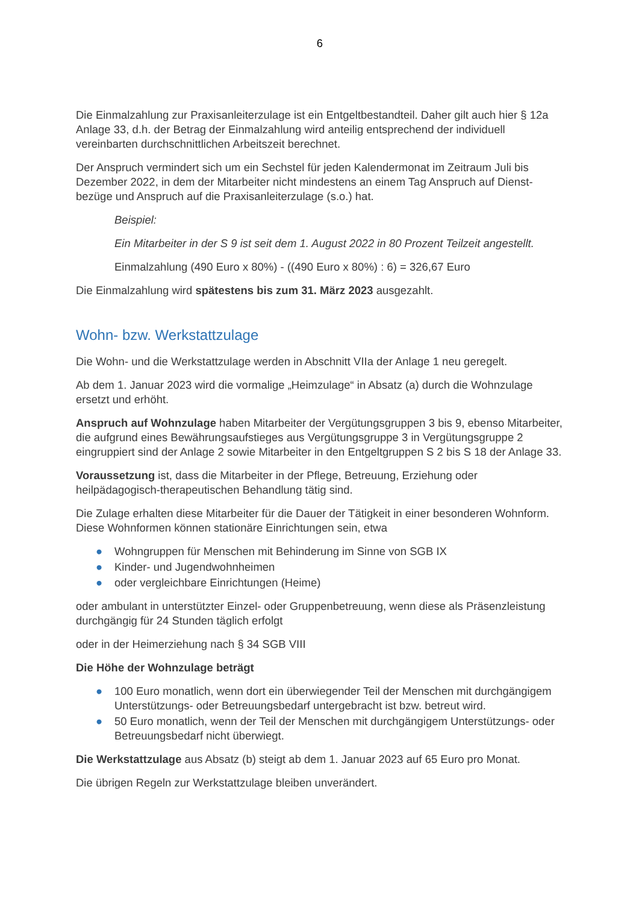6
Die Einmalzahlung zur Praxisanleiterzulage ist ein Entgeltbestandteil. Daher gilt auch hier § 12a Anlage 33, d.h. der Betrag der Einmalzahlung wird anteilig entsprechend der individuell vereinbarten durchschnittlichen Arbeitszeit berechnet.
Der Anspruch vermindert sich um ein Sechstel für jeden Kalendermonat im Zeitraum Juli bis Dezember 2022, in dem der Mitarbeiter nicht mindestens an einem Tag Anspruch auf Dienst-bezüge und Anspruch auf die Praxisanleiterzulage (s.o.) hat.
Beispiel:
Ein Mitarbeiter in der S 9 ist seit dem 1. August 2022 in 80 Prozent Teilzeit angestellt.
Einmalzahlung (490 Euro x 80%) - ((490 Euro x 80%) : 6) = 326,67 Euro
Die Einmalzahlung wird spätestens bis zum 31. März 2023 ausgezahlt.
Wohn- bzw. Werkstattzulage
Die Wohn- und die Werkstattzulage werden in Abschnitt VIIa der Anlage 1 neu geregelt.
Ab dem 1. Januar 2023 wird die vormalige „Heimzulage“ in Absatz (a) durch die Wohnzulage ersetzt und erhöht.
Anspruch auf Wohnzulage haben Mitarbeiter der Vergütungsgruppen 3 bis 9, ebenso Mitarbeiter, die aufgrund eines Bewährungsaufstieges aus Vergütungsgruppe 3 in Vergütungsgruppe 2 eingruppiert sind der Anlage 2 sowie Mitarbeiter in den Entgeltgruppen S 2 bis S 18 der Anlage 33.
Voraussetzung ist, dass die Mitarbeiter in der Pflege, Betreuung, Erziehung oder heilpädagogisch-therapeutischen Behandlung tätig sind.
Die Zulage erhalten diese Mitarbeiter für die Dauer der Tätigkeit in einer besonderen Wohnform. Diese Wohnformen können stationäre Einrichtungen sein, etwa
● Wohngruppen für Menschen mit Behinderung im Sinne von SGB IX
● Kinder- und Jugendwohnheimen
● oder vergleichbare Einrichtungen (Heime)
oder ambulant in unterstützter Einzel- oder Gruppenbetreuung, wenn diese als Präsenzleistung durchgängig für 24 Stunden täglich erfolgt
oder in der Heimerziehung nach § 34 SGB VIII
Die Höhe der Wohnzulage beträgt
● 100 Euro monatlich, wenn dort ein überwiegender Teil der Menschen mit durchgängigem Unterstützungs- oder Betreuungsbedarf untergebracht ist bzw. betreut wird.
● 50 Euro monatlich, wenn der Teil der Menschen mit durchgängigem Unterstützungs- oder Betreuungsbedarf nicht überwiegt.
Die Werkstattzulage aus Absatz (b) steigt ab dem 1. Januar 2023 auf 65 Euro pro Monat.
Die übrigen Regeln zur Werkstattzulage bleiben unverändert.